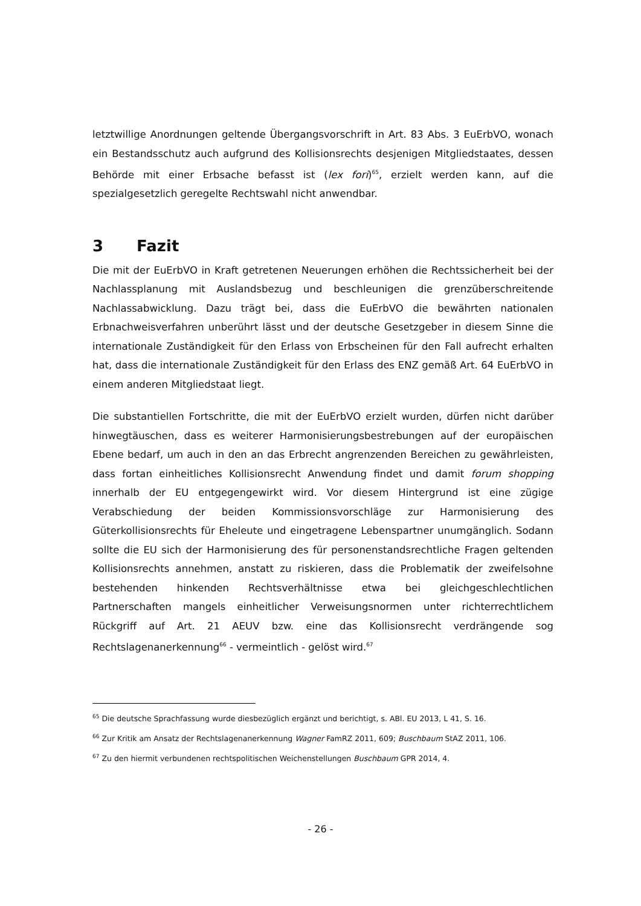letztwillige Anordnungen geltende Übergangsvorschrift in Art. 83 Abs. 3 EuErbVO, wonach ein Bestandsschutz auch aufgrund des Kollisionsrechts desjenigen Mitgliedstaates, dessen Behörde mit einer Erbsache befasst ist (lex fori)<sup>65</sup>, erzielt werden kann, auf die spezialgesetzlich geregelte Rechtswahl nicht anwendbar.
3 Fazit
Die mit der EuErbVO in Kraft getretenen Neuerungen erhöhen die Rechtssicherheit bei der Nachlassplanung mit Auslandsbezug und beschleunigen die grenzüberschreitende Nachlassabwicklung. Dazu trägt bei, dass die EuErbVO die bewährten nationalen Erbnachweisverfahren unberührt lässt und der deutsche Gesetzgeber in diesem Sinne die internationale Zuständigkeit für den Erlass von Erbscheinen für den Fall aufrecht erhalten hat, dass die internationale Zuständigkeit für den Erlass des ENZ gemäß Art. 64 EuErbVO in einem anderen Mitgliedstaat liegt.
Die substantiellen Fortschritte, die mit der EuErbVO erzielt wurden, dürfen nicht darüber hinwegtäuschen, dass es weiterer Harmonisierungsbestrebungen auf der europäischen Ebene bedarf, um auch in den an das Erbrecht angrenzenden Bereichen zu gewährleisten, dass fortan einheitliches Kollisionsrecht Anwendung findet und damit forum shopping innerhalb der EU entgegengewirkt wird. Vor diesem Hintergrund ist eine zügige Verabschiedung der beiden Kommissionsvorschläge zur Harmonisierung des Güterkollisionsrechts für Eheleute und eingetragene Lebenspartner unumgänglich. Sodann sollte die EU sich der Harmonisierung des für personenstandsrechtliche Fragen geltenden Kollisionsrechts annehmen, anstatt zu riskieren, dass die Problematik der zweifelsohne bestehenden hinkenden Rechtsverhältnisse etwa bei gleichgeschlechtlichen Partnerschaften mangels einheitlicher Verweisungsnormen unter richterrechtlichem Rückgriff auf Art. 21 AEUV bzw. eine das Kollisionsrecht verdrängende sog Rechtslagenanerkennung<sup>66</sup> - vermeintlich - gelöst wird.<sup>67</sup>
<sup>65</sup> Die deutsche Sprachfassung wurde diesbezüglich ergänzt und berichtigt, s. ABl. EU 2013, L 41, S. 16.
<sup>66</sup> Zur Kritik am Ansatz der Rechtslagenanerkennung Wagner FamRZ 2011, 609; Buschbaum StAZ 2011, 106.
<sup>67</sup> Zu den hiermit verbundenen rechtspolitischen Weichenstellungen Buschbaum GPR 2014, 4.
- 26 -